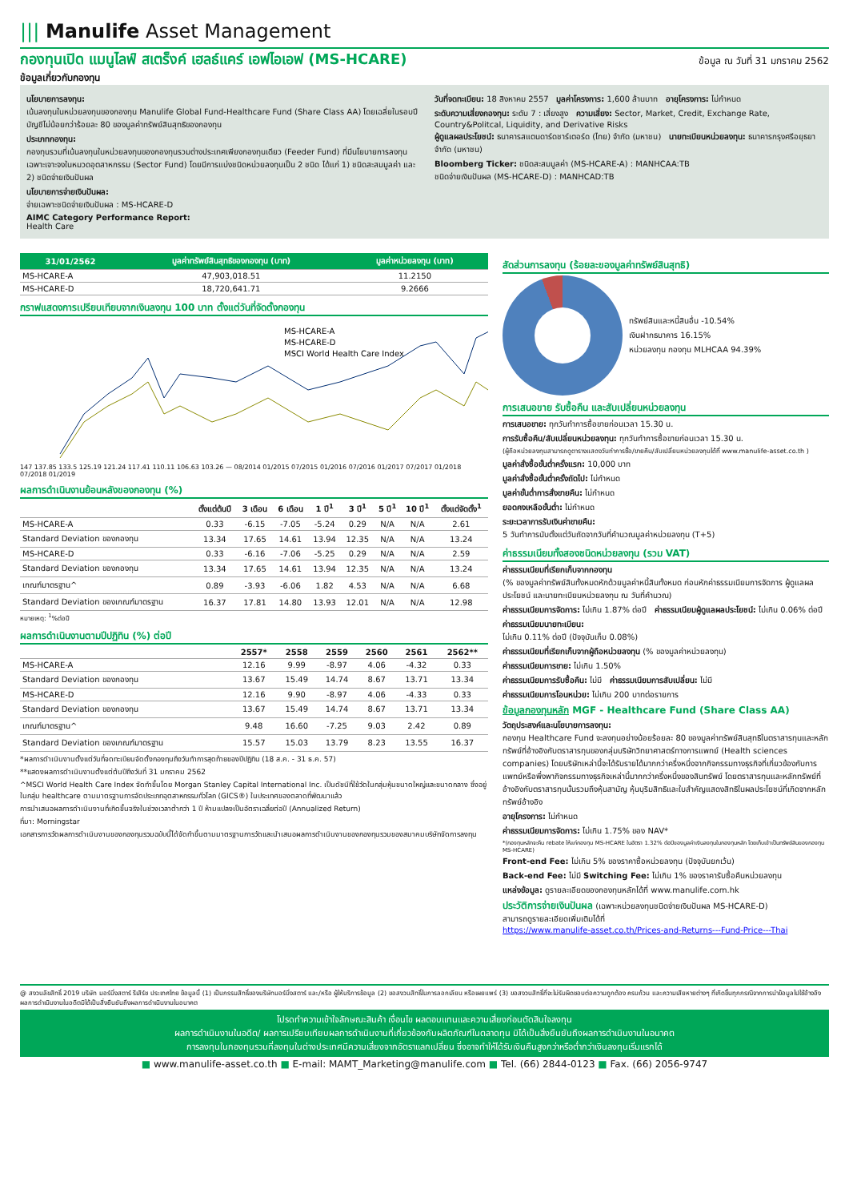||| Manulife Asset Management
กองทุนเปิด แมนูไลฟ์ สเตร็งค์ เฮลธ์แคร์ เอฟไอเอฟ (MS-HCARE) ข้อมูล ณ วันที่ 31 มกราคม 2562
ข้อมูลเกี่ยวกับกองทุน
นโยบายการลงทุน:
เน้นลงทุนในหน่วยลงทุนของกองทุน Manulife Global Fund-Healthcare Fund (Share Class AA) โดยเฉลี่ยในรอบปีบัญชีไม่น้อยกว่าร้อยละ 80 ของมูลค่าทรัพย์สินสุทธิของกองทุน
ประเภทกองทุน:
กองทุนรวมที่เน้นลงทุนในหน่วยลงทุนของกองทุนรวมต่างประเทศเพียงกองทุนเดียว (Feeder Fund) ที่มีนโยบายการลงทุนเฉพาะเจาะจงในหมวดอุตสาหกรรม (Sector Fund) โดยมีการแบ่งชนิดหน่วยลงทุนเป็น 2 ชนิด ได้แก่ 1) ชนิดสะสมมูลค่า และ 2) ชนิดจ่ายเงินปันผล
นโยบายการจ่ายเงินปันผล:
จ่ายเฉพาะชนิดจ่ายเงินปันผล : MS-HCARE-D
AIMC Category Performance Report:
Health Care
วันที่จดทะเบียน: 18 สิงหาคม 2557 มูลค่าโครงการ: 1,600 ล้านบาท อายุโครงการ: ไม่กำหนด
ระดับความเสี่ยงกองทุน: ระดับ 7 : เสี่ยงสูง ความเสี่ยง: Sector, Market, Credit, Exchange Rate, Country&Politcal, Liquidity, and Derivative Risks
ผู้ดูแลผลประโยชน์: ธนาคารสแตนดาร์ดชาร์เตอร์ด (ไทย) จำกัด (มหาชน) นายทะเบียนหน่วยลงทุน: ธนาคารกรุงศรีอยุธยา จำกัด (มหาชน)
Bloomberg Ticker: ชนิดสะสมมูลค่า (MS-HCARE-A) : MANHCAA:TB
ชนิดจ่ายเงินปันผล (MS-HCARE-D) : MANHCAD:TB
| 31/01/2562 | มูลค่าทรัพย์สินสุทธิของกองทุน (บาท) | มูลค่าหน่วยลงทุน (บาท) |
| --- | --- | --- |
| MS-HCARE-A | 47,903,018.51 | 11.2150 |
| MS-HCARE-D | 18,720,641.71 | 9.2666 |
กราฟแสดงการเปรียบเทียบจากเงินลงทุน 100 บาท ตั้งแต่วันที่จัดตั้งกองทุน
MS-HCARE-A
MS-HCARE-D
MSCI World Health Care Index
147 137.85 133.5 125.19 121.24 117.41 110.11 106.63 103.26 — 08/2014 01/2015 07/2015 01/2016 07/2016 01/2017 07/2017 01/2018 07/2018 01/2019
ผลการดำเนินงานย้อนหลังของกองทุน (%)
| | ตั้งแต่ต้นปี | 3 เดือน | 6 เดือน | 1 ปี<sup>1</sup> | 3 ปี<sup>1</sup> | 5 ปี<sup>1</sup> | 10 ปี<sup>1</sup> | ตั้งแต่จัดตั้ง<sup>1</sup> |
| --- | --- | --- | --- | --- | --- | --- | --- | --- |
| MS-HCARE-A | 0.33 | -6.15 | -7.05 | -5.24 | 0.29 | N/A | N/A | 2.61 |
| Standard Deviation ของกองทุน | 13.34 | 17.65 | 14.61 | 13.94 | 12.35 | N/A | N/A | 13.24 |
| MS-HCARE-D | 0.33 | -6.16 | -7.06 | -5.25 | 0.29 | N/A | N/A | 2.59 |
| Standard Deviation ของกองทุน | 13.34 | 17.65 | 14.61 | 13.94 | 12.35 | N/A | N/A | 13.24 |
| เกณฑ์มาตรฐาน^ | 0.89 | -3.93 | -6.06 | 1.82 | 4.53 | N/A | N/A | 6.68 |
| Standard Deviation ของเกณฑ์มาตรฐาน | 16.37 | 17.81 | 14.80 | 13.93 | 12.01 | N/A | N/A | 12.98 |
หมายเหตุ: <sup>1</sup>%ต่อปี
ผลการดำเนินงานตามปีปฏิทิน (%) ต่อปี
| | 2557* | 2558 | 2559 | 2560 | 2561 | 2562** |
| --- | --- | --- | --- | --- | --- | --- |
| MS-HCARE-A | 12.16 | 9.99 | -8.97 | 4.06 | -4.32 | 0.33 |
| Standard Deviation ของกองทุน | 13.67 | 15.49 | 14.74 | 8.67 | 13.71 | 13.34 |
| MS-HCARE-D | 12.16 | 9.90 | -8.97 | 4.06 | -4.33 | 0.33 |
| Standard Deviation ของกองทุน | 13.67 | 15.49 | 14.74 | 8.67 | 13.71 | 13.34 |
| เกณฑ์มาตรฐาน^ | 9.48 | 16.60 | -7.25 | 9.03 | 2.42 | 0.89 |
| Standard Deviation ของเกณฑ์มาตรฐาน | 15.57 | 15.03 | 13.79 | 8.23 | 13.55 | 16.37 |
*ผลการดำเนินงานตั้งแต่วันที่จดทะเบียนจัดตั้งกองทุนถึงวันทำการสุดท้ายของปีปฏิทิน (18 ส.ค. - 31 ธ.ค. 57)
**แสดงผลการดำเนินงานตั้งแต่ต้นปีถึงวันที่ 31 มกราคม 2562
^MSCI World Health Care Index จัดทำขึ้นโดย Morgan Stanley Capital International Inc. เป็นดัชนีที่ใช้วัดในกลุ่มหุ้นขนาดใหญ่และขนาดกลาง ซึ่งอยู่ในกลุ่ม healthcare ตามมาตรฐานการจัดประเภทอุตสาหกรรมทั่วโลก (GICS®) ในประเทศของตลาดที่พัฒนาแล้ว
การนำเสนอผลการดำเนินงานที่เกิดขึ้นจริงในช่วงเวลาต่ำกว่า 1 ปี ห้ามแปลงเป็นอัตราเฉลี่ยต่อปี (Annualized Return)
ที่มา: Morningstar
เอกสารการวัดผลการดำเนินงานของกองทุนรวมฉบับนี้ได้จัดทำขึ้นตามมาตรฐานการวัดและนำเสนอผลการดำเนินงานของกองทุนรวมของสมาคมบริษัทจัดการลงทุน
สัดส่วนการลงทุน (ร้อยละของมูลค่าทรัพย์สินสุทธิ)
ทรัพย์สินและหนี้สินอื่น -10.54%
เงินฝากธนาคาร 16.15%
หน่วยลงทุน กองทุน MLHCAA 94.39%
การเสนอขาย รับซื้อคืน และสับเปลี่ยนหน่วยลงทุน
การเสนอขาย: ทุกวันทำการซื้อขายก่อนเวลา 15.30 น.
การรับซื้อคืน/สับเปลี่ยนหน่วยลงทุน: ทุกวันทำการซื้อขายก่อนเวลา 15.30 น.
(ผู้ถือหน่วยลงทุนสามารถดูตารางแสดงวันทำการซื้อ/ขายคืน/สับเปลี่ยนหน่วยลงทุนได้ที่ www.manulife-asset.co.th )
มูลค่าสั่งซื้อขั้นต่ำครั้งแรก: 10,000 บาท
มูลค่าสั่งซื้อขั้นต่ำครั้งถัดไป: ไม่กำหนด
มูลค่าขั้นต่ำการสั่งขายคืน: ไม่กำหนด
ยอดคงเหลือขั้นต่ำ: ไม่กำหนด
ระยะเวลาการรับเงินค่าขายคืน:
5 วันทำการนับตั้งแต่วันถัดจากวันที่คำนวณมูลค่าหน่วยลงทุน (T+5)
ค่าธรรมเนียมทั้งสองชนิดหน่วยลงทุน (รวม VAT)
ค่าธรรมเนียมที่เรียกเก็บจากกองทุน
(% ของมูลค่าทรัพย์สินทั้งหมดหักด้วยมูลค่าหนี้สินทั้งหมด ก่อนหักค่าธรรมเนียมการจัดการ ผู้ดูแลผลประโยชน์ และนายทะเบียนหน่วยลงทุน ณ วันที่คำนวณ)
ค่าธรรมเนียมการจัดการ: ไม่เกิน 1.87% ต่อปี ค่าธรรมเนียมผู้ดูแลผลประโยชน์: ไม่เกิน 0.06% ต่อปี
ค่าธรรมเนียมนายทะเบียน:
ไม่เกิน 0.11% ต่อปี (ปัจจุบันเก็บ 0.08%)
ค่าธรรมเนียมที่เรียกเก็บจากผู้ถือหน่วยลงทุน (% ของมูลค่าหน่วยลงทุน)
ค่าธรรมเนียมการขาย: ไม่เกิน 1.50%
ค่าธรรมเนียมการรับซื้อคืน: ไม่มี ค่าธรรมเนียมการสับเปลี่ยน: ไม่มี
ค่าธรรมเนียมการโอนหน่วย: ไม่เกิน 200 บาทต่อรายการ
ข้อมูลกองทุนหลัก MGF - Healthcare Fund (Share Class AA)
วัตถุประสงค์และนโยบายการลงทุน:
กองทุน Healthcare Fund จะลงทุนอย่างน้อยร้อยละ 80 ของมูลค่าทรัพย์สินสุทธิในตราสารทุนและหลักทรัพย์ที่อ้างอิงกับตราสารทุนของกลุ่มบริษัทวิทยาศาสตร์ทางการแพทย์ (Health sciences companies) โดยบริษัทเหล่านี้จะได้รับรายได้มากกว่าครึ่งหนึ่งจากกิจกรรมทางธุรกิจที่เกี่ยวข้องกับการแพทย์หรือพึ่งพากิจกรรมทางธุรกิจเหล่านี้มากกว่าครึ่งหนึ่งของสินทรัพย์ โดยตราสารทุนและหลักทรัพย์ที่อ้างอิงกับตราสารทุนนั้นรวมถึงหุ้นสามัญ หุ้นบุริมสิทธิและใบสำคัญแสดงสิทธิในผลประโยชน์ที่เกิดจากหลักทรัพย์อ้างอิง
อายุโครงการ: ไม่กำหนด
ค่าธรรมเนียมการจัดการ: ไม่เกิน 1.75% ของ NAV*
*(กองทุนหลักจะคืน rebate ให้แก่กองทุน MS-HCARE ในอัตรา 1.32% ต่อปีของมูลค่าเงินลงทุนในกองทุนหลัก โดยเก็บเข้าเป็นทรัพย์สินของกองทุน MS-HCARE)
Front-end Fee: ไม่เกิน 5% ของราคาซื้อหน่วยลงทุน (ปัจจุบันยกเว้น)
Back-end Fee: ไม่มี Switching Fee: ไม่เกิน 1% ของราคารับซื้อคืนหน่วยลงทุน
แหล่งข้อมูล: ดูรายละเอียดของกองทุนหลักได้ที่ www.manulife.com.hk
ประวัติการจ่ายเงินปันผล (เฉพาะหน่วยลงทุนชนิดจ่ายเงินปันผล MS-HCARE-D)
สามารถดูรายละเอียดเพิ่มเติมได้ที่
https://www.manulife-asset.co.th/Prices-and-Returns---Fund-Price---Thai
@ สงวนลิขสิทธิ์ 2019 บริษัท มอร์นิ่งสตาร์ รีเสิร์ช ประเทศไทย ข้อมูลนี้ (1) เป็นกรรมสิทธิ์ของบริษัทมอร์นิ่งสตาร์ และ/หรือ ผู้ให้บริการข้อมูล (2) ขอสงวนสิทธิ์ในการลอกเลียน หรือเผยแพร่ (3) ขอสงวนสิทธิ์ที่จะไม่รับผิดชอบต่อความถูกต้อง ครบถ้วน และความเสียหายต่างๆ ที่เกิดขึ้นทุกกรณีจากการนำข้อมูลไปใช้อ้างอิง ผลการดำเนินงานในอดีตมิได้เป็นสิ่งยืนยันถึงผลการดำเนินงานในอนาคต
โปรดทำความเข้าใจลักษณะสินค้า เงื่อนไข ผลตอบแทนและความเสี่ยงก่อนตัดสินใจลงทุน
ผลการดำเนินงานในอดีต/ ผลการเปรียบเทียบผลการดำเนินงานที่เกี่ยวข้องกับผลิตภัณฑ์ในตลาดทุน มิได้เป็นสิ่งยืนยันถึงผลการดำเนินงานในอนาคต
การลงทุนในกองทุนรวมที่ลงทุนในต่างประเทศมีความเสี่ยงจากอัตราแลกเปลี่ยน ซึ่งอาจทำให้ได้รับเงินคืนสูงกว่าหรือต่ำกว่าเงินลงทุนเริ่มแรกได้
■ www.manulife-asset.co.th ■ E-mail: MAMT_Marketing@manulife.com ■ Tel. (66) 2844-0123 ■ Fax. (66) 2056-9747